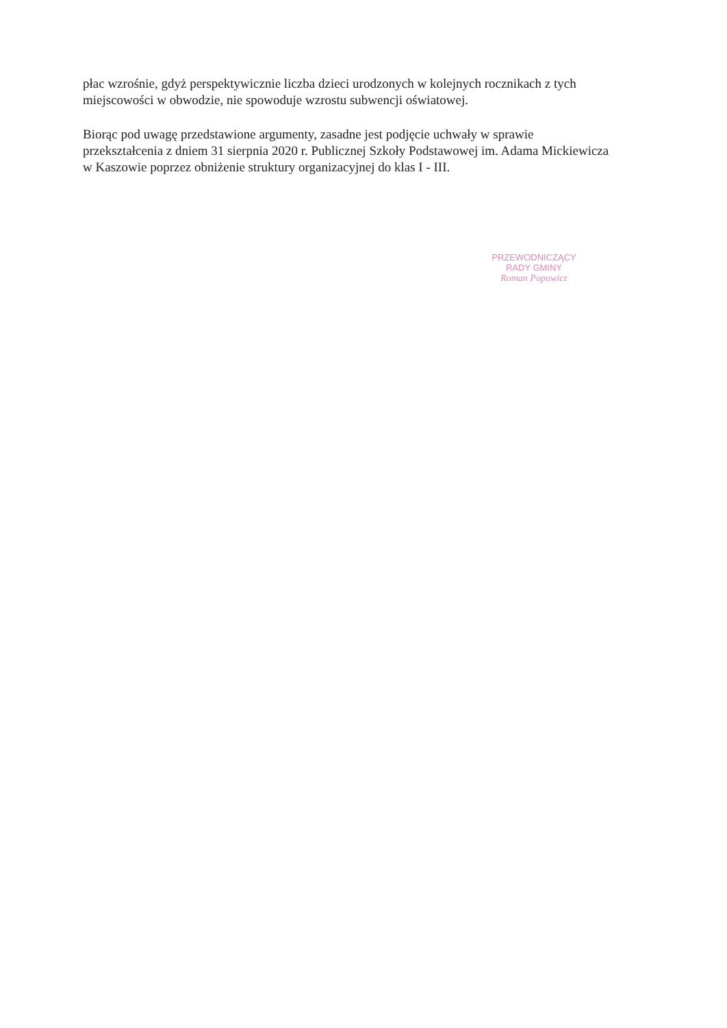płac wzrośnie, gdyż perspektywicznie liczba dzieci urodzonych w kolejnych rocznikach z tych miejscowości w obwodzie, nie spowoduje wzrostu subwencji oświatowej.
Biorąc pod uwagę przedstawione argumenty, zasadne jest podjęcie uchwały w sprawie przekształcenia z dniem 31 sierpnia 2020 r. Publicznej Szkoły Podstawowej im. Adama Mickiewicza w Kaszowie poprzez obniżenie struktury organizacyjnej do klas I - III.
PRZEWODNICZĄCY
RADY GMINY
Roman Popowicz